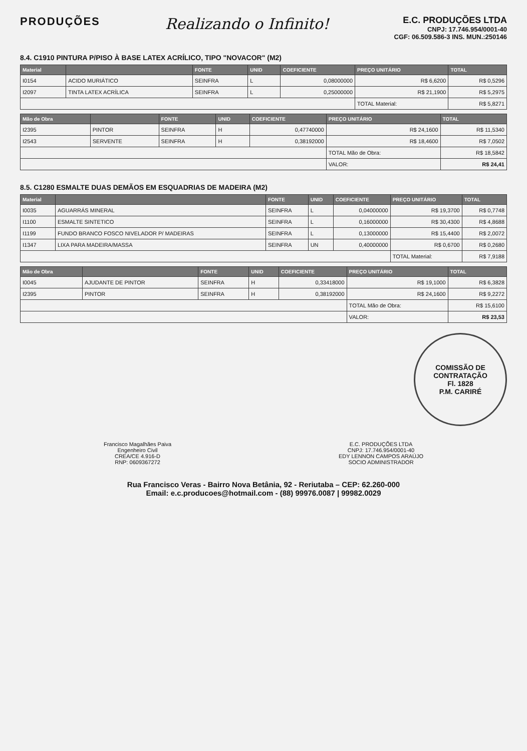PRODUÇÕES
Realizando o Infinito!
E.C. PRODUÇÕES LTDA
CNPJ: 17.746.954/0001-40
CGF: 06.509.586-3 INS. MUN.:250146
8.4. C1910 PINTURA P/PISO À BASE LATEX ACRÍLICO, TIPO "NOVACOR" (M2)
| Material | | FONTE | UNID | COEFICIENTE | PREÇO UNITÁRIO | TOTAL |
| --- | --- | --- | --- | --- | --- | --- |
| I0154 | ACIDO MURIÁTICO | SEINFRA | L | 0,08000000 | R$ 6,6200 | R$ 0,5296 |
| I2097 | TINTA LATEX ACRÍLICA | SEINFRA | L | 0,25000000 | R$ 21,1900 | R$ 5,2975 |
| | | | | | TOTAL Material: | R$ 5,8271 |
| Mão de Obra | | FONTE | UNID | COEFICIENTE | PREÇO UNITÁRIO | TOTAL |
| --- | --- | --- | --- | --- | --- | --- |
| I2395 | PINTOR | SEINFRA | H | 0,47740000 | R$ 24,1600 | R$ 11,5340 |
| I2543 | SERVENTE | SEINFRA | H | 0,38192000 | R$ 18,4600 | R$ 7,0502 |
| | | | | | TOTAL Mão de Obra: | R$ 18,5842 |
| | | | | | VALOR: | R$ 24,41 |
8.5. C1280 ESMALTE DUAS DEMÃOS EM ESQUADRIAS DE MADEIRA (M2)
| Material | | FONTE | UNID | COEFICIENTE | PREÇO UNITÁRIO | TOTAL |
| --- | --- | --- | --- | --- | --- | --- |
| I0035 | AGUARRÁS MINERAL | SEINFRA | L | 0,04000000 | R$ 19,3700 | R$ 0,7748 |
| I1100 | ESMALTE SINTETICO | SEINFRA | L | 0,16000000 | R$ 30,4300 | R$ 4,8688 |
| I1199 | FUNDO BRANCO FOSCO NIVELADOR P/ MADEIRAS | SEINFRA | L | 0,13000000 | R$ 15,4400 | R$ 2,0072 |
| I1347 | LIXA PARA MADEIRA/MASSA | SEINFRA | UN | 0,40000000 | R$ 0,6700 | R$ 0,2680 |
| | | | | | TOTAL Material: | R$ 7,9188 |
| Mão de Obra | | FONTE | UNID | COEFICIENTE | PREÇO UNITÁRIO | TOTAL |
| --- | --- | --- | --- | --- | --- | --- |
| I0045 | AJUDANTE DE PINTOR | SEINFRA | H | 0,33418000 | R$ 19,1000 | R$ 6,3828 |
| I2395 | PINTOR | SEINFRA | H | 0,38192000 | R$ 24,1600 | R$ 9,2272 |
| | | | | | TOTAL Mão de Obra: | R$ 15,6100 |
| | | | | | VALOR: | R$ 23,53 |
COMISSÃO DE CONTRATAÇÃO
Fl. 1828
P.M. CARIRÉ
Francisco Magalhães Paiva
Engenheiro Civil
CREA/CE 4.916-D
RNP: 0609367272
E.C. PRODUÇÕES LTDA
CNPJ: 17.746.954/0001-40
EDY LENNON CAMPOS ARAÚJO
SOCIO ADMINISTRADOR
Rua Francisco Veras - Bairro Nova Betânia, 92 - Reriutaba – CEP: 62.260-000
Email: e.c.producoes@hotmail.com - (88) 99976.0087 | 99982.0029